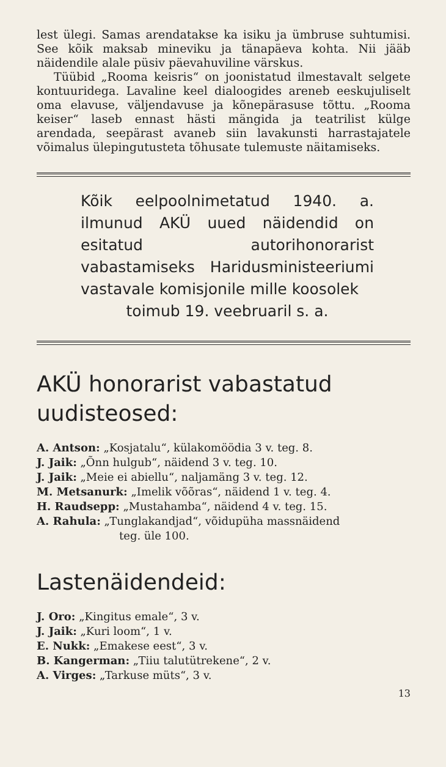lest ülegi. Samas arendatakse ka isiku ja ümbruse suhtumisi. See kõik maksab mineviku ja tänapäeva kohta. Nii jääb näidendile alale püsiv päevahuviline värskus.
Tüübid „Rooma keisris“ on joonistatud ilmestavalt selgete kontuuridega. Lavaline keel dialoogides areneb eeskujuliselt oma elavuse, väljendavuse ja kõnepärasuse tõttu. „Rooma keiser“ laseb ennast hästi mängida ja teatrilist külge arendada, seepärast avaneb siin lavakunsti harrastajatele võimalus ülepingutusteta tõhusate tulemuste näitamiseks.
Kõik eelpoolnimetatud 1940. a. ilmunud AKÜ uued näidendid on esitatud autorihonorarist vabastamiseks Haridusministeeriumi vastavale komisjonile mille koosolek
toimub 19. veebruaril s. a.
AKÜ honorarist vabastatud uudisteosed:
A. Antson: „Kosjatalu“, külakomöödia 3 v. teg. 8.
J. Jaik: „Õnn hulgub“, näidend 3 v. teg. 10.
J. Jaik: „Meie ei abiellu“, naljamäng 3 v. teg. 12.
M. Metsanurk: „Imelik võõras“, näidend 1 v. teg. 4.
H. Raudsepp: „Mustahamba“, näidend 4 v. teg. 15.
A. Rahula: „Tunglakandjad“, võidupüha massnäidend
teg. üle 100.
Lastenäidendeid:
J. Oro: „Kingitus emale“, 3 v.
J. Jaik: „Kuri loom“, 1 v.
E. Nukk: „Emakese eest“, 3 v.
B. Kangerman: „Tiiu talutütrekene“, 2 v.
A. Virges: „Tarkuse müts“, 3 v.
13